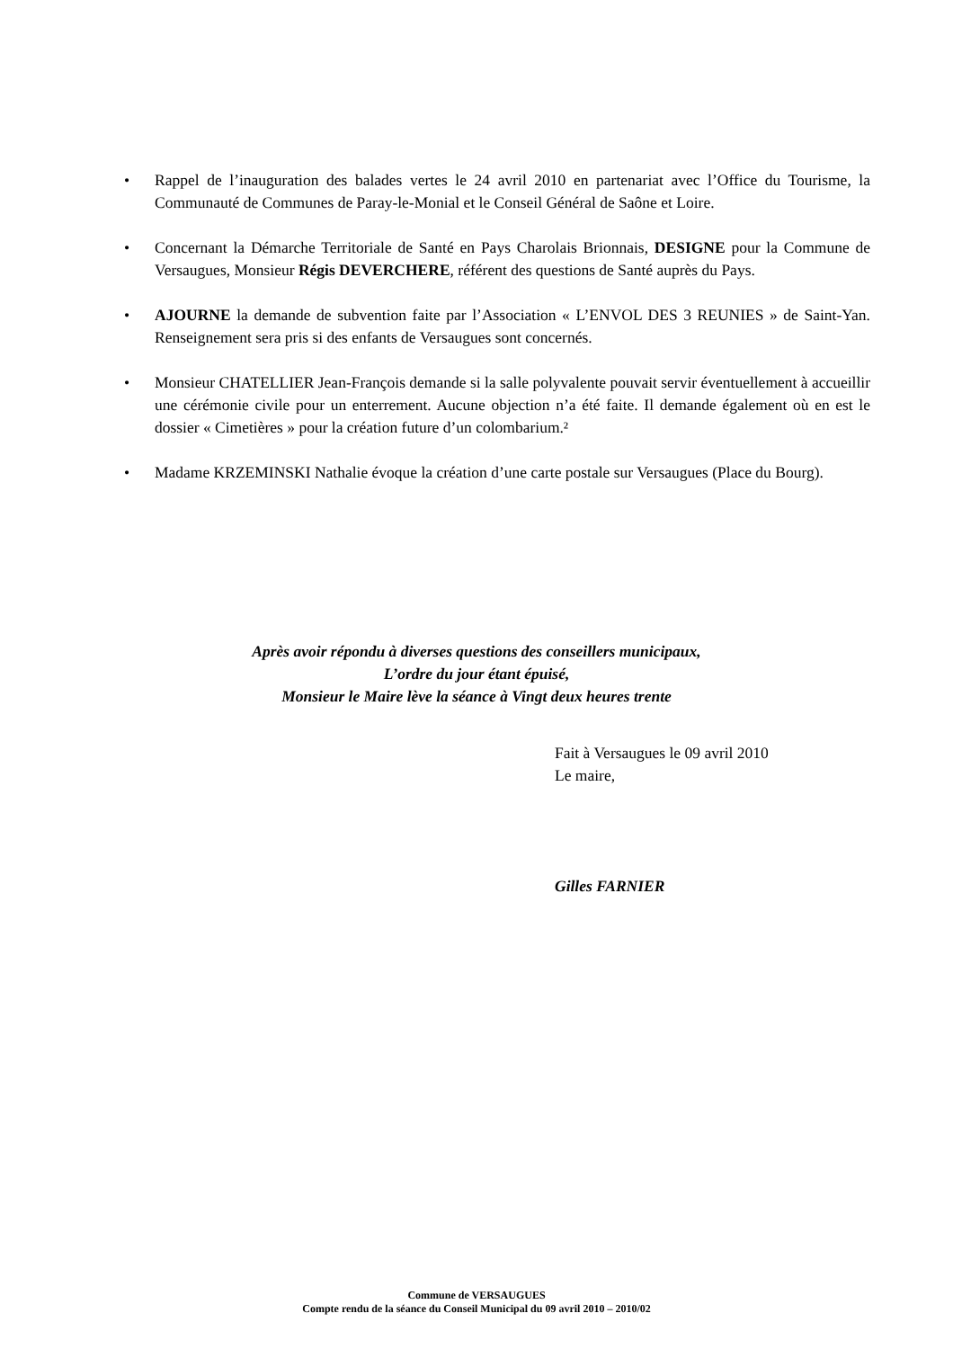• Rappel de l’inauguration des balades vertes le 24 avril 2010 en partenariat avec l’Office du Tourisme, la Communauté de Communes de Paray-le-Monial et le Conseil Général de Saône et Loire.
• Concernant la Démarche Territoriale de Santé en Pays Charolais Brionnais, DESIGNE pour la Commune de Versaugues, Monsieur Régis DEVERCHERE, référent des questions de Santé auprès du Pays.
• AJOURNE la demande de subvention faite par l’Association « L’ENVOL DES 3 REUNIES » de Saint-Yan. Renseignement sera pris si des enfants de Versaugues sont concernés.
• Monsieur CHATELLIER Jean-François demande si la salle polyvalente pouvait servir éventuellement à accueillir une cérémonie civile pour un enterrement. Aucune objection n’a été faite. Il demande également où en est le dossier « Cimetières » pour la création future d’un colombarium.²
• Madame KRZEMINSKI Nathalie évoque la création d’une carte postale sur Versaugues (Place du Bourg).
Après avoir répondu à diverses questions des conseillers municipaux,
L’ordre du jour étant épuisé,
Monsieur le Maire lève la séance à Vingt deux heures trente
Fait à Versaugues le 09 avril 2010
Le maire,
Gilles FARNIER
Commune de VERSAUGUES
Compte rendu de la séance du Conseil Municipal du 09 avril 2010 – 2010/02